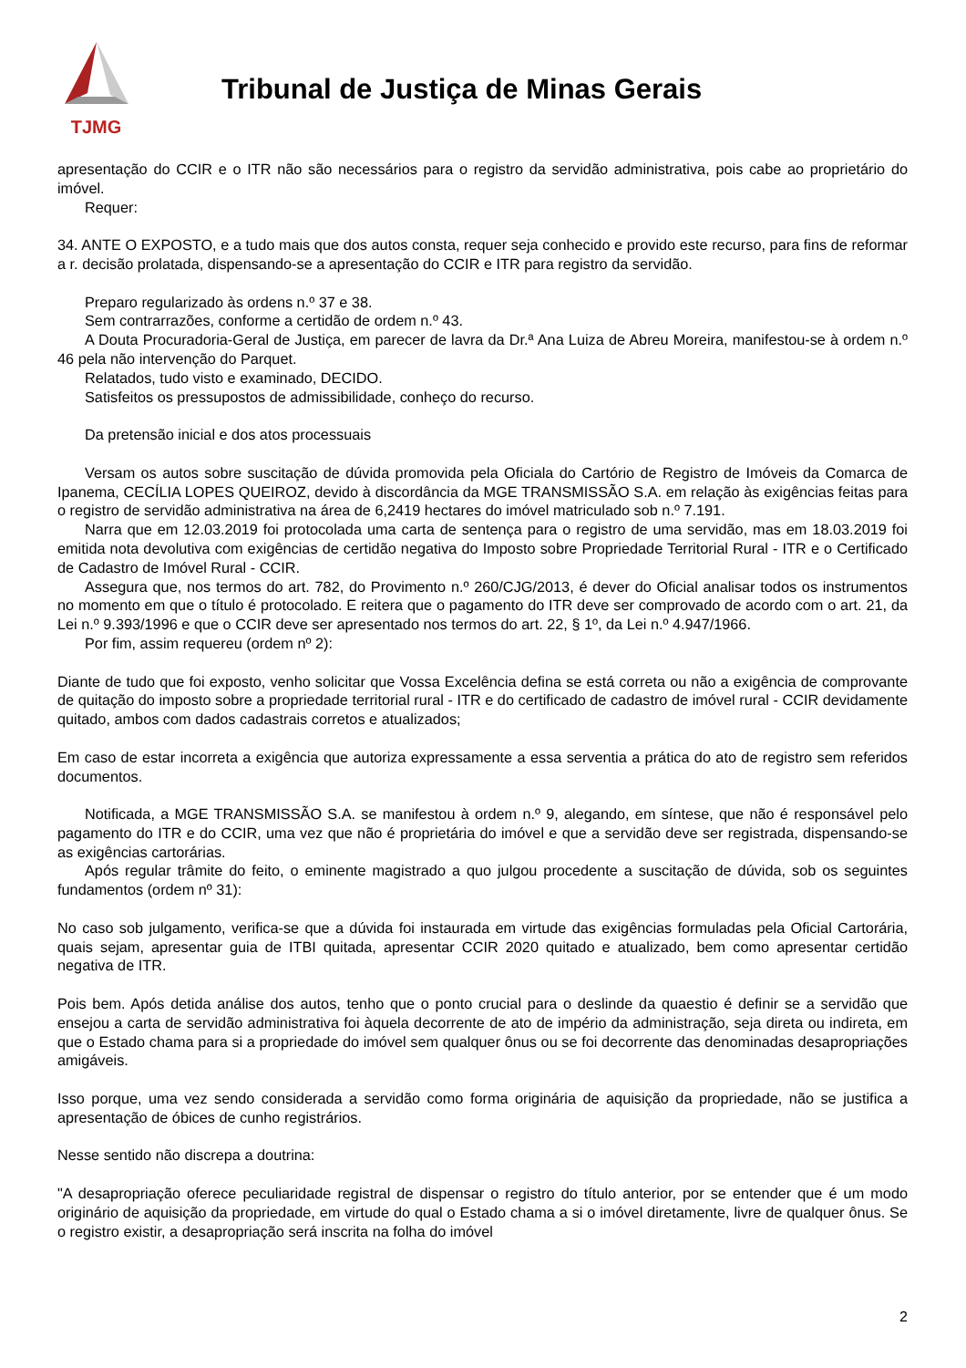TJMG
Tribunal de Justiça de Minas Gerais
apresentação do CCIR e o ITR não são necessários para o registro da servidão administrativa, pois cabe ao proprietário do imóvel.
Requer:
34. ANTE O EXPOSTO, e a tudo mais que dos autos consta, requer seja conhecido e provido este recurso, para fins de reformar a r. decisão prolatada, dispensando-se a apresentação do CCIR e ITR para registro da servidão.
Preparo regularizado às ordens n.º 37 e 38.
Sem contrarrazões, conforme a certidão de ordem n.º 43.
A Douta Procuradoria-Geral de Justiça, em parecer de lavra da Dr.ª Ana Luiza de Abreu Moreira, manifestou-se à ordem n.º 46 pela não intervenção do Parquet.
Relatados, tudo visto e examinado, DECIDO.
Satisfeitos os pressupostos de admissibilidade, conheço do recurso.
Da pretensão inicial e dos atos processuais
Versam os autos sobre suscitação de dúvida promovida pela Oficiala do Cartório de Registro de Imóveis da Comarca de Ipanema, CECÍLIA LOPES QUEIROZ, devido à discordância da MGE TRANSMISSÃO S.A. em relação às exigências feitas para o registro de servidão administrativa na área de 6,2419 hectares do imóvel matriculado sob n.º 7.191.
Narra que em 12.03.2019 foi protocolada uma carta de sentença para o registro de uma servidão, mas em 18.03.2019 foi emitida nota devolutiva com exigências de certidão negativa do Imposto sobre Propriedade Territorial Rural - ITR e o Certificado de Cadastro de Imóvel Rural - CCIR.
Assegura que, nos termos do art. 782, do Provimento n.º 260/CJG/2013, é dever do Oficial analisar todos os instrumentos no momento em que o título é protocolado. E reitera que o pagamento do ITR deve ser comprovado de acordo com o art. 21, da Lei n.º 9.393/1996 e que o CCIR deve ser apresentado nos termos do art. 22, § 1º, da Lei n.º 4.947/1966.
Por fim, assim requereu (ordem nº 2):
Diante de tudo que foi exposto, venho solicitar que Vossa Excelência defina se está correta ou não a exigência de comprovante de quitação do imposto sobre a propriedade territorial rural - ITR e do certificado de cadastro de imóvel rural - CCIR devidamente quitado, ambos com dados cadastrais corretos e atualizados;
Em caso de estar incorreta a exigência que autoriza expressamente a essa serventia a prática do ato de registro sem referidos documentos.
Notificada, a MGE TRANSMISSÃO S.A. se manifestou à ordem n.º 9, alegando, em síntese, que não é responsável pelo pagamento do ITR e do CCIR, uma vez que não é proprietária do imóvel e que a servidão deve ser registrada, dispensando-se as exigências cartorárias.
Após regular trâmite do feito, o eminente magistrado a quo julgou procedente a suscitação de dúvida, sob os seguintes fundamentos (ordem nº 31):
No caso sob julgamento, verifica-se que a dúvida foi instaurada em virtude das exigências formuladas pela Oficial Cartorária, quais sejam, apresentar guia de ITBI quitada, apresentar CCIR 2020 quitado e atualizado, bem como apresentar certidão negativa de ITR.
Pois bem. Após detida análise dos autos, tenho que o ponto crucial para o deslinde da quaestio é definir se a servidão que ensejou a carta de servidão administrativa foi àquela decorrente de ato de império da administração, seja direta ou indireta, em que o Estado chama para si a propriedade do imóvel sem qualquer ônus ou se foi decorrente das denominadas desapropriações amigáveis.
Isso porque, uma vez sendo considerada a servidão como forma originária de aquisição da propriedade, não se justifica a apresentação de óbices de cunho registrários.
Nesse sentido não discrepa a doutrina:
"A desapropriação oferece peculiaridade registral de dispensar o registro do título anterior, por se entender que é um modo originário de aquisição da propriedade, em virtude do qual o Estado chama a si o imóvel diretamente, livre de qualquer ônus. Se o registro existir, a desapropriação será inscrita na folha do imóvel
2